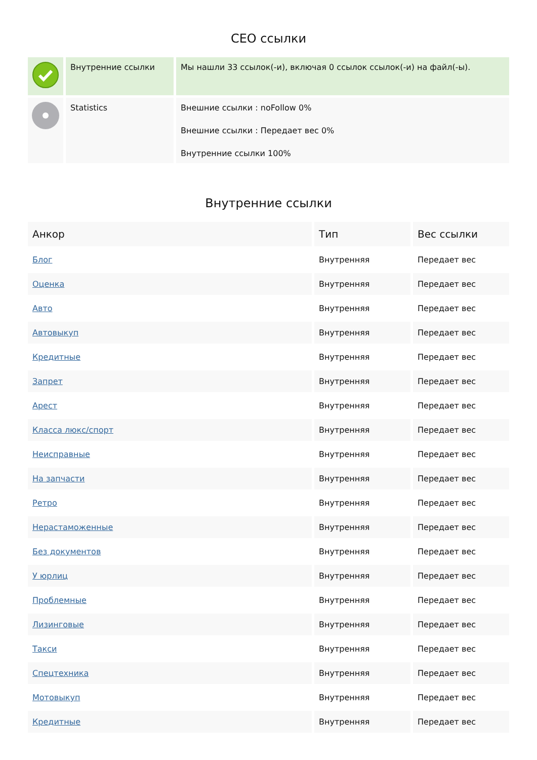СЕО ссылки
| | Внутренние ссылки | Мы нашли 33 ссылок(-и), включая 0 ссылок ссылок(-и) на файл(-ы). |
| | Statistics | Внешние ссылки : noFollow 0% Внешние ссылки : Передает вес 0% Внутренние ссылки 100% |
Внутренние ссылки
| Анкор | Тип | Вес ссылки |
| --- | --- | --- |
| Блог | Внутренняя | Передает вес |
| Оценка | Внутренняя | Передает вес |
| Авто | Внутренняя | Передает вес |
| Автовыкуп | Внутренняя | Передает вес |
| Кредитные | Внутренняя | Передает вес |
| Запрет | Внутренняя | Передает вес |
| Арест | Внутренняя | Передает вес |
| Класса люкс/спорт | Внутренняя | Передает вес |
| Неисправные | Внутренняя | Передает вес |
| На запчасти | Внутренняя | Передает вес |
| Ретро | Внутренняя | Передает вес |
| Нерастаможенные | Внутренняя | Передает вес |
| Без документов | Внутренняя | Передает вес |
| У юрлиц | Внутренняя | Передает вес |
| Проблемные | Внутренняя | Передает вес |
| Лизинговые | Внутренняя | Передает вес |
| Такси | Внутренняя | Передает вес |
| Спецтехника | Внутренняя | Передает вес |
| Мотовыкуп | Внутренняя | Передает вес |
| Кредитные | Внутренняя | Передает вес |